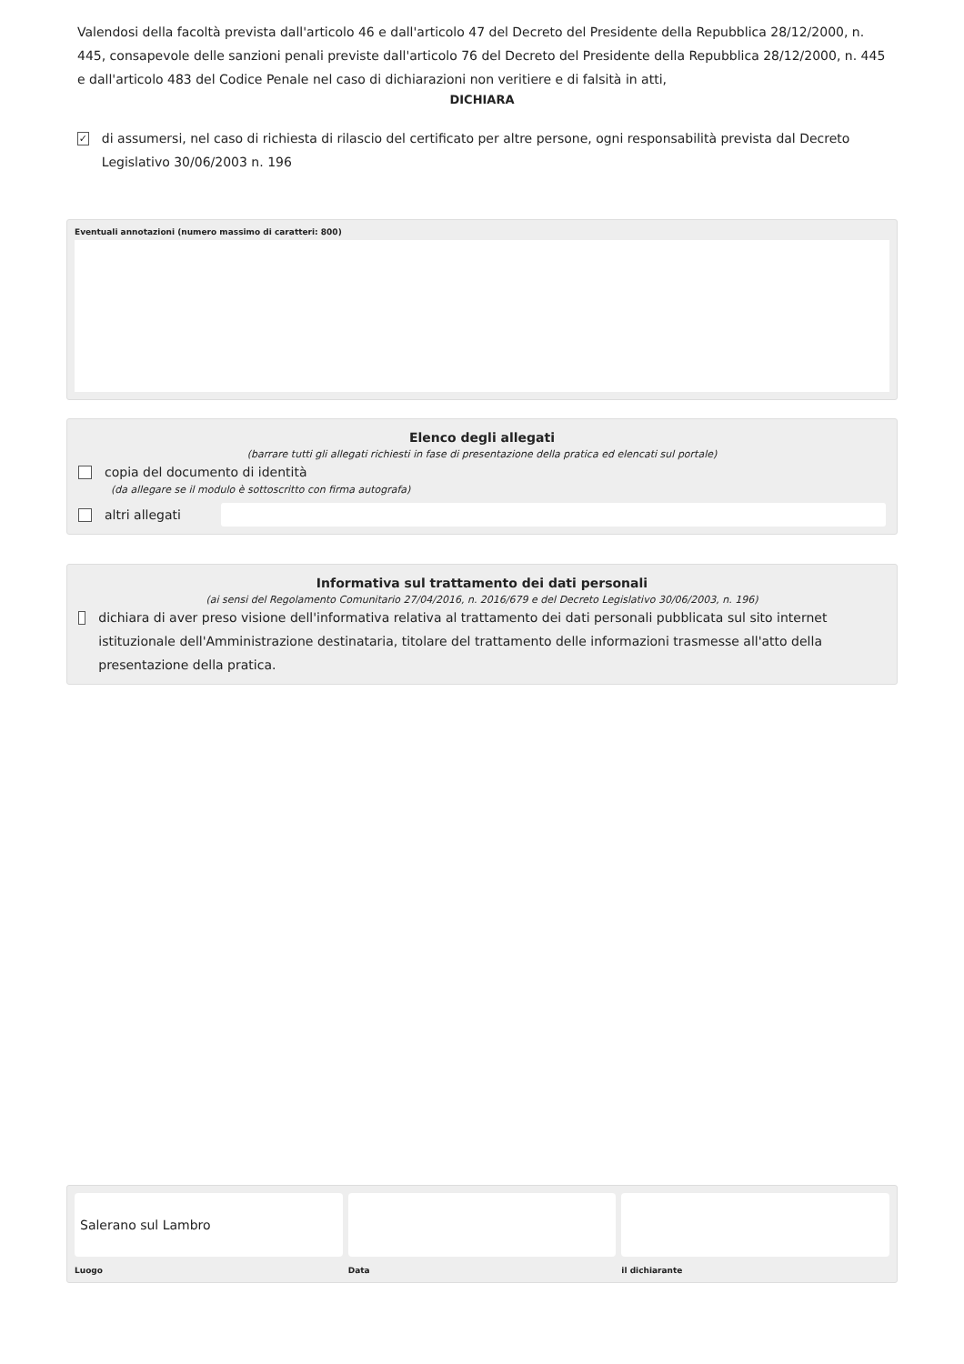Valendosi della facoltà prevista dall'articolo 46 e dall'articolo 47 del Decreto del Presidente della Repubblica 28/12/2000, n. 445, consapevole delle sanzioni penali previste dall'articolo 76 del Decreto del Presidente della Repubblica 28/12/2000, n. 445 e dall'articolo 483 del Codice Penale nel caso di dichiarazioni non veritiere e di falsità in atti,
DICHIARA
✓ di assumersi, nel caso di richiesta di rilascio del certificato per altre persone, ogni responsabilità prevista dal Decreto Legislativo 30/06/2003 n. 196
Eventuali annotazioni (numero massimo di caratteri: 800)
Elenco degli allegati
(barrare tutti gli allegati richiesti in fase di presentazione della pratica ed elencati sul portale)
copia del documento di identità
(da allegare se il modulo è sottoscritto con firma autografa)
altri allegati
Informativa sul trattamento dei dati personali
(ai sensi del Regolamento Comunitario 27/04/2016, n. 2016/679 e del Decreto Legislativo 30/06/2003, n. 196)
dichiara di aver preso visione dell'informativa relativa al trattamento dei dati personali pubblicata sul sito internet istituzionale dell'Amministrazione destinataria, titolare del trattamento delle informazioni trasmesse all'atto della presentazione della pratica.
Salerano sul Lambro
Luogo
Data il dichiarante